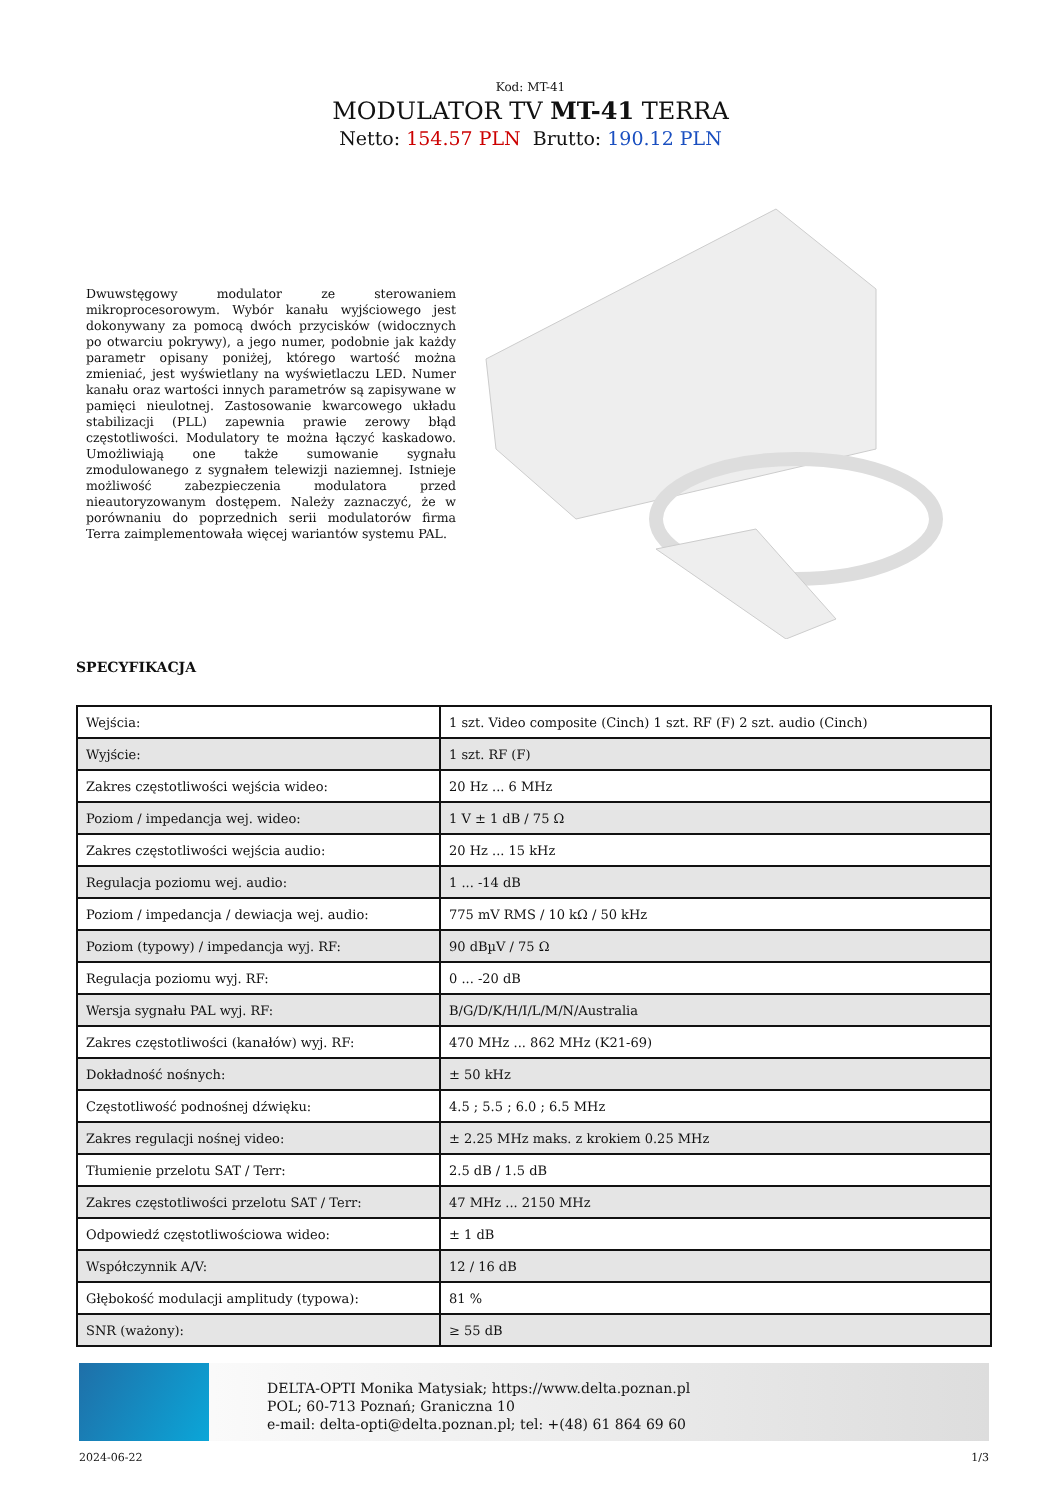Kod: MT-41
MODULATOR TV MT-41 TERRA
Netto: 154.57 PLN Brutto: 190.12 PLN
Dwuwstęgowy modulator ze sterowaniem mikroprocesorowym. Wybór kanału wyjściowego jest dokonywany za pomocą dwóch przycisków (widocznych po otwarciu pokrywy), a jego numer, podobnie jak każdy parametr opisany poniżej, którego wartość można zmieniać, jest wyświetlany na wyświetlaczu LED. Numer kanału oraz wartości innych parametrów są zapisywane w pamięci nieulotnej. Zastosowanie kwarcowego układu stabilizacji (PLL) zapewnia prawie zerowy błąd częstotliwości. Modulatory te można łączyć kaskadowo. Umożliwiają one także sumowanie sygnału zmodulowanego z sygnałem telewizji naziemnej. Istnieje możliwość zabezpieczenia modulatora przed nieautoryzowanym dostępem. Należy zaznaczyć, że w porównaniu do poprzednich serii modulatorów firma Terra zaimplementowała więcej wariantów systemu PAL.
SPECYFIKACJA
| Wejścia: | 1 szt. Video composite (Cinch) 1 szt. RF (F) 2 szt. audio (Cinch) |
| Wyjście: | 1 szt. RF (F) |
| Zakres częstotliwości wejścia wideo: | 20 Hz ... 6 MHz |
| Poziom / impedancja wej. wideo: | 1 V ± 1 dB / 75 Ω |
| Zakres częstotliwości wejścia audio: | 20 Hz ... 15 kHz |
| Regulacja poziomu wej. audio: | 1 ... -14 dB |
| Poziom / impedancja / dewiacja wej. audio: | 775 mV RMS / 10 kΩ / 50 kHz |
| Poziom (typowy) / impedancja wyj. RF: | 90 dBµV / 75 Ω |
| Regulacja poziomu wyj. RF: | 0 ... -20 dB |
| Wersja sygnału PAL wyj. RF: | B/G/D/K/H/I/L/M/N/Australia |
| Zakres częstotliwości (kanałów) wyj. RF: | 470 MHz ... 862 MHz (K21-69) |
| Dokładność nośnych: | ± 50 kHz |
| Częstotliwość podnośnej dźwięku: | 4.5 ; 5.5 ; 6.0 ; 6.5 MHz |
| Zakres regulacji nośnej video: | ± 2.25 MHz maks. z krokiem 0.25 MHz |
| Tłumienie przelotu SAT / Terr: | 2.5 dB / 1.5 dB |
| Zakres częstotliwości przelotu SAT / Terr: | 47 MHz ... 2150 MHz |
| Odpowiedź częstotliwościowa wideo: | ± 1 dB |
| Współczynnik A/V: | 12 / 16 dB |
| Głębokość modulacji amplitudy (typowa): | 81 % |
| SNR (ważony): | ≥ 55 dB |
DELTA-OPTI Monika Matysiak; https://www.delta.poznan.pl
POL; 60-713 Poznań; Graniczna 10
e-mail: delta-opti@delta.poznan.pl; tel: +(48) 61 864 69 60
2024-06-22 1/3